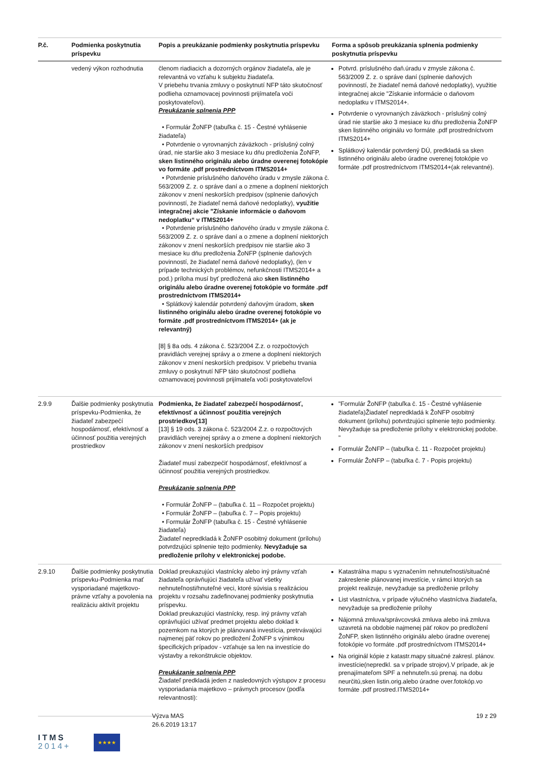| P.č. | Podmienka poskytnutia príspevku | Popis a preukázanie podmienky poskytnutia príspevku | Forma a spôsob preukázania splnenia podmienky poskytnutia príspevku |
| --- | --- | --- | --- |
| | vedený výkon rozhodnutia | členom riadiacich a dozorných orgánov žiadateľa, ale je relevantná vo vzťahu k subjektu žiadateľa. V priebehu trvania zmluvy o poskytnutí NFP táto skutočnosť podlieha oznamovacej povinnosti prijímateľa voči poskytovateľovi). Preukázanie splnenia PPP • Formulár ŽoNFP (tabuľka č. 15 - Čestné vyhlásenie žiadateľa) • Potvrdenie o vyrovnaných záväzkoch - príslušný colný úrad, nie staršie ako 3 mesiace ku dňu predloženia ŽoNFP, sken listinného originálu alebo úradne overenej fotokópie vo formáte .pdf prostredníctvom ITMS2014+ • Potvrdenie príslušného daňového úradu v zmysle zákona č. 563/2009 Z. z. o správe daní a o zmene a doplnení niektorých zákonov v znení neskorších predpisov (splnenie daňových povinností, že žiadateľ nemá daňové nedoplatky), využitie integračnej akcie "Získanie informácie o daňovom nedoplatku“ v ITMS2014+ • Potvrdenie príslušného daňového úradu v zmysle zákona č. 563/2009 Z. z. o správe daní a o zmene a doplnení niektorých zákonov v znení neskorších predpisov nie staršie ako 3 mesiace ku dňu predloženia ŽoNFP (splnenie daňových povinností, že žiadateľ nemá daňové nedoplatky), (len v prípade technických problémov, nefunkčnosti ITMS2014+ a pod.) príloha musí byť predložená ako sken listinného originálu alebo úradne overenej fotokópie vo formáte .pdf prostredníctvom ITMS2014+ • Splátkový kalendár potvrdený daňovým úradom, sken listinného originálu alebo úradne overenej fotokópie vo formáte .pdf prostredníctvom ITMS2014+ (ak je relevantný) [8] § 8a ods. 4 zákona č. 523/2004 Z.z. o rozpočtových pravidlách verejnej správy a o zmene a doplnení niektorých zákonov v znení neskorších predpisov. V priebehu trvania zmluvy o poskytnutí NFP táto skutočnosť podlieha oznamovacej povinnosti prijímateľa voči poskytovateľovi | Potvrd. príslušného daň.úradu v zmysle zákona č. 563/2009 Z. z. o správe daní (splnenie daňových povinností, že žiadateľ nemá daňové nedoplatky), využitie integračnej akcie "Získanie informácie o daňovom nedoplatku v ITMS2014+. Potvrdenie o vyrovnaných záväzkoch - príslušný colný úrad nie staršie ako 3 mesiace ku dňu predloženia ŽoNFP sken listinného originálu vo formáte .pdf prostredníctvom ITMS2014+ Splátkový kalendár potvrdený DÚ, predkladá sa sken listinného originálu alebo úradne overenej fotokópie vo formáte .pdf prostredníctvom ITMS2014+(ak relevantné). |
| 2.9.9 | Ďalšie podmienky poskytnutia príspevku-Podmienka, že žiadateľ zabezpečí hospodárnosť, efektívnosť a účinnosť použitia verejných prostriedkov | Podmienka, že žiadateľ zabezpečí hospodárnosť, efektívnosť a účinnosť použitia verejných prostriedkov[13] [13] § 19 ods. 3 zákona č. 523/2004 Z.z. o rozpočtových pravidlách verejnej správy a o zmene a doplnení niektorých zákonov v znení neskorších predpisov Žiadateľ musí zabezpečiť hospodárnosť, efektívnosť a účinnosť použitia verejných prostriedkov. Preukázanie splnenia PPP • Formulár ŽoNFP – (tabuľka č. 11 – Rozpočet projektu) • Formulár ŽoNFP – (tabuľka č. 7 – Popis projektu) • Formulár ŽoNFP (tabuľka č. 15 - Čestné vyhlásenie žiadateľa) Žiadateľ nepredkladá k ŽoNFP osobitný dokument (prílohu) potvrdzujúci splnenie tejto podmienky. Nevyžaduje sa predloženie prílohy v elektronickej podobe. | "Formulár ŽoNFP (tabuľka č. 15 - Čestné vyhlásenie žiadateľa)Žiadateľ nepredkladá k ŽoNFP osobitný dokument (prílohu) potvrdzujúci splnenie tejto podmienky. Nevyžaduje sa predloženie prílohy v elektronickej podobe. " Formulár ŽoNFP – (tabuľka č. 11 - Rozpočet projektu) Formulár ŽoNFP – (tabuľka č. 7 - Popis projektu) |
| 2.9.10 | Ďalšie podmienky poskytnutia príspevku-Podmienka mať vysporiadané majetkovo-právne vzťahy a povolenia na realizáciu aktivít projektu | Doklad preukazujúci vlastnícky alebo iný právny vzťah žiadateľa oprávňujúci žiadateľa užívať všetky nehnuteľnosti/hnuteľné veci, ktoré súvisia s realizáciou projektu v rozsahu zadefinovanej podmienky poskytnutia príspevku. Doklad preukazujúci vlastnícky, resp. iný právny vzťah oprávňujúci užívať predmet projektu alebo doklad k pozemkom na ktorých je plánovaná investícia, pretrvávajúci najmenej päť rokov po predložení ŽoNFP s výnimkou špecifických prípadov - vzťahuje sa len na investície do výstavby a rekonštrukcie objektov. Preukázanie splnenia PPP Žiadateľ predkladá jeden z nasledovných výstupov z procesu vysporiadania majetkovo – právnych procesov (podľa relevantnosti): | Katastrálna mapu s vyznačením nehnuteľnosti/situačné zakreslenie plánovanej investície, v rámci ktorých sa projekt realizuje, nevyžaduje sa predloženie prílohy List vlastníctva, v prípade výlučného vlastníctva žiadateľa, nevyžaduje sa predloženie prílohy Nájomná zmluva/správcovská zmluva alebo iná zmluva uzavretá na obdobie najmenej päť rokov po predložení ŽoNFP, sken listinného originálu alebo úradne overenej fotokópie vo formáte .pdf prostredníctvom ITMS2014+ Na originál kópie z katastr.mapy situačné zakresl. plánov. investície(nepredkl. sa v prípade strojov).V prípade, ak je prenajímateľom SPF a nehnuteľn.sú prenaj. na dobu neurčitú,sken listin.orig.alebo úradne over.fotokóp.vo formáte .pdf prostred.ITMS2014+ |
ITMS
2014+
★★★★
Výzva MAS
26.6.2019 13:17
19 z 29